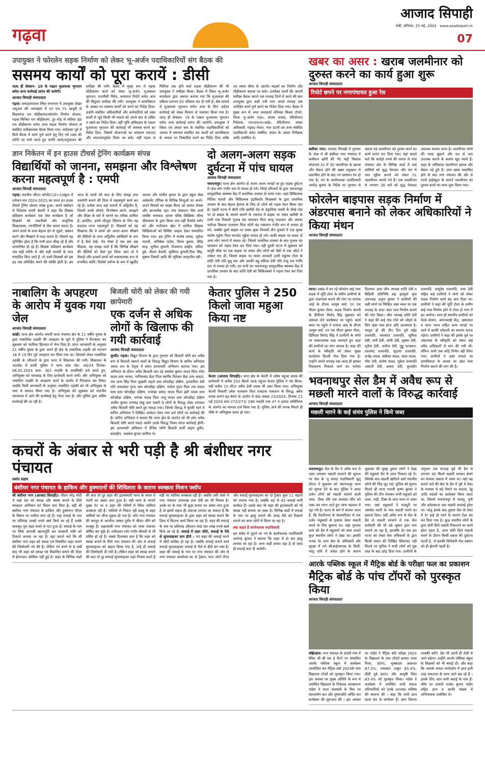गढ़वा
आजाद सिपाही
रांची, शनिवार, 25 मई, 2024 www.azadsipahi.in
07
उपायुक्त ने फोरलेन सड़क निर्माण को लेकर भू-अर्जन पदाधिकारियों संग बैठक की
ससमय कार्यों को पूरा करायें : डीसी
जल्द ही सेक्शन- 19 के पश्चात मुआवजा भुगतान समेत अन्य कार्रवाई प्रारंभ की जायेगी।
आजाद सिपाही संवाददाता
गढ़वा। समाहरणालय स्थित सभागार में उपायुक्त शेखर जमुआर की अध्यक्षता में एन एच 75 खजुरी से विढ़मगंज पथ चौड़ीकरण/फोरलेन निर्माण योजना, गढ़वा-चिनिया पथ चौड़ीकरण, हूर मोड़ से मलिया डंडा पथ चौड़ीकरण समेत अन्य सड़क निर्माण योजना से संबंधित समीक्षात्मक बैठक किया गया। सर्वप्रथम पूर्व में किये बैठक में कार्य पूर्ण करने हेतु दिए गये लक्ष्य की प्राप्ति पर चर्चा करते हुए प्रगति कार्य/अनुपालन की समीक्षा की गयी। बैठक में मुख्य रूप से सड़क चौड़ीकरण कार्य को लेकर भू-अर्जन, मुआवजा भुगतान, एलपीसी निर्गत, सत्यापन रिपोर्ट समेत अन्य की बिंदुवार समीक्षा की गयी। उपायुक्त ने प्राथमिकता के आधार पर ससमय कार्यों को करने का निर्देश दिया। उन्होंने संबंधित अधिकारियों और कर्मचारियों को उक्त कार्यों से जुड़े किसी भी मामले को अपने स्तर से लंबित न रखने का निर्देश दिया। वहीं भूमि अधिग्रहण के पश्चात मुआवजा भुगतान की कार्रवाई भी ससमय करने का निर्देश दिया, जिससे योजनाओं का संचालन सरलता और सफलतापूर्वक किया जा सके। वहीं गढ़वा से चिनियां तक होने वाले सड़क चौड़ीकरण की भी उपायुक्त ने समीक्षा किया। बैठक में जिला भू-अर्जन कार्यालय द्वारा अवगत कराया गया कि मुआवजा की प्रक्रिया लगभग 65 प्रतिशत कर दी गयी है। शेष मामले में मुआवजा भुगतान समेत अन्य के लिए अग्रेतर कार्रवाई को लेकर विभाग से पत्राचार किया गया है। जल्द ही सेक्शन- 19 के पश्चात मुआवजा भुगतान समेत अन्य कार्रवाई प्रारंभ की जायेगी। उपायुक्त ने जिला एवं अंचल स्तर के संबंधित पदाधिकारियों को आपस में समन्वय स्थापित कर कार्यों को प्राथमिकता के आधार पर निष्पादित करने का निर्देश दिया ताकि तय समय सीमा के अंतर्गत सड़कों का निर्माण और चौड़ीकरण कराया जा सके। उपरोक्त कार्यों की अगली समीक्षा बैठक अगले एक सप्ताह दिनों में करने की बात उपायुक्त द्वारा कही गयी तथा अगले सप्ताह तक अपेक्षित कार्य पूर्ण करने का निदेश दिया गया। बैठक में मुख्य रूप से अपर समाहर्त्ता मतियस विजय टोप्पो, जिला भू-अर्जन पदा०, संजय प्रजाद, परियोजना निदेशक, एन०एच०ए०आई०, मेदिनीनगर, अंचल अधिकारी, गढ़वा/ मेराल, नगर उंटारी एवं अन्य संबंधित पदाधिकारी समेत संबंधित अंचल के अंचल निरीक्षक आदि उपस्थित थे।
ज्ञान निकेतन में इन हाउस टीचर्स ट्रेनिंग कार्यक्रम संपन्न
विद्यार्थियों को जानना, समझना और विश्लेषण करना महत्वपूर्ण है : एमपी
आजाद सिपाही संवाददाता
गढ़वा। स्थानीय जीएन कॉन्वेंट(10+2)स्कूल में वर्तमान सत्र 2024-2025 का प्रथम इन हाउस टीचर्स ट्रेनिंग प्रोग्राम संपन्न हुआ। अपने संबोधन में निदेशक एमपी केसरी ने कहा कि शिक्षक प्रशिक्षण कार्यक्रम एक ऐसा कार्यक्रम है जो शिक्षकों को तकनीकों और आधुनिक शिक्षाशास्त्र, रणनीतियों से लैस करता करता है। अपने छात्रों के साथ बेहतर ढंग से जुड़ने, प्रबंधन करने और सिखाने में मदद करता है। जिससे यह सुनिश्चित होता है कि सभी छात्र सीख रहे हैं और लाभान्वित हो रहे हैं। शिक्षक प्रशिक्षण कार्यक्रम जब सही तरीके से और सही सामग्री के साथ संचालित किए जाते हैं, तो उनमें शिक्षकों को इस हद तक प्रशिक्षित करने की शक्ति होती है। हम आज के छात्रों को कल के लिए समझ तथा उपयोगी बनाने की दिशा में महत्वपूर्ण कार्य कर रहे हैं। प्रत्येक छात्र कई मायनों में अद्वितीय है, जिसमें उनके सोचने, विश्लेषण करने, समझने और शिक्षा के बारे में जानने का तरीका शामिल है। इसलिए, हमारे मौजूदा सिस्टम के लिए यह बदलाव लाना महत्वपूर्ण है। शिक्षकों को यह सिखाना कि वे छात्रों को अलग-अलग सीखने की शैलियों के साथ अद्वितीय व्यक्तियों के रूप में है कैसे देखे, गेम चेंजर है एक बार जब शिक्षक, यह समझ जाते हैं कि विभिन्न सीखने की शैलियों को कैसे पूरा किया जाए तो वे सैकड़ों और हजारों छात्रों को सकारात्मक रूप से प्रभावित करेंगे। रिसोर्स पर्सन्स के रूप में खुर्शीद आलम और संजीव कुमार के द्वारा स्कूल बेस्ड असेसमेंट टॉपिक के विभिन्न विन्दुओं पर अपने-अपने विचारों का साझा किया जो अत्यंत रोचक और ज्ञानवर्धक रहा। मंच संचालन नीरा शर्मा जबकि धन्यवाद ज्ञापन वरिष्ठ शिक्षिका सीमा श्रीवास्तव के द्वारा किया गया वहीं रिसोर्स पर्सन को और मनोरंजन खेल में शामिल शिक्षक शिक्षिकाओं को विशिष्ट उपहार देकर सम्मानित किया गया। इस ट्रेनिंग में संतोष प्रसाद, मुकेश भारती, अभिषेक पांडेय, विनय कुमार, वीरेंद्र साह, सुनीता कुमारी, रिजवाना शाहीन, सरिता दुबे, नीलम केशरी, सुस्मिता कुमारी,रिया सिंह, सुषमा तिवारी आदि की भूमिका सराहनीय रही।
दो अलग-अलग सड़क दुर्घटना में पांच घायल
आजाद सिपाही संवाददाता
भवनाथपुर। थाना क्षेत्र अंतर्गत दो अलग अलग जगहों पर हुए सड़क दुर्घटना में पांच लोग गंभीर रूप से घायल हो गये। जिन्हें परिजनों के द्वारा भवनाथपुर सामुदायिक स्वास्थ्य केंद्र में प्राथमिक उपचार के लाया गया। जहां चिकित्सक नितिश भारती और चिकित्सक इंद्रकिशोर विश्वकर्मा के द्वारा प्राथमिक उपचार के बाद बेहतर ईलाज के लिए दो लोगों को गढ़वा रेफर किया गया है। पहली घटना में बीती रात्रि खरौंधी रोड के ढेकुलिया मकरी के तीखे मोड पर दो बाइक के आमने सामने के टकराव में बाइक पर सवार खरौंधी के राजी गांव निवासी गुलाब चंद पासवान पिता सरयू पासवान और उसका भतीजा विकास पासवान पिता मोती चंद पासवान गंभीर रूप से घायल हो गये, जबकि दूसरे बाइक पर सवार बुका निवासी तीन युवकों में एक युवक संतोष भुईया पिता मानदेव भुईया घायल हो गये। बाकी बाइक पर सवार दो अन्य लोग भागने में सफल रहे। जिसमे प्राथमिक उपचार के बाद गुलाब चंद पासवान को गढ़वा रेफर कर दिया गया। वहीं दूसरी घटना में शुक्रवार को कपूरी चौक पर एक बाइक पर सवार तीन लोगों को पीछे से एक ऑटो ने टक्कर मार दी। जिसमे बाइक पर सवार अरसली उतरी महुंराव टोला के शांति देवी पति बुधु राम और उसकी बहू प्रमिला देवी पति राजू राम गंभीर रूप से घायल हो गयी। उन सभी का भवनाथपुर सामुदायिक स्वास्थ्य केंद्र में प्राथमिक उपचार के बाद शांति देवी को चिकित्सको ने गढ़वा रेफर कर दिया गया है।
नाबालिग के अपहरण के आरोप में युवक गया जेल
आजाद सिपाही संवाददाता
कांडी। थाना क्षेत्र अंतर्गत लमारी कला पंचायत क्षेत्र के 21 वर्षीय युवक के द्वारा नाबालिक लड़की की अपहरण के जुर्म में पुलिस ने गिरफ्तार कर शुक्रवार को न्यायिक हिरासत में भेज दिया है। प्राप्त जानकारी के अनुसार 21 वर्षीय युवक के द्वारा अपने ही क्षेत्र के नाबालिक लड़की को लगभग 18 से 19 दिन पूर्व अपहरण कर लिया गया था। जिसको लेकर नाबालिक लड़की के परिजनों के द्वारा थाना में शिकायत की गयी। शिकायत के आलोक में कांडी पुलिस ने थाना कांड सं0- 40/24 दिनांक- 06.05.2024 धारा- 363 भादवि के प्राथमिकी दर्ज करते हुए, अभियुक्त को धरपकड़ के लिए छापेमारी करने लगी। और अभियुक्त को नाबालिग लड़की के अपहरण करने के आरोप में गिरफ्तार कर लिया। जबकि मिली जानकारी के अनुसार नाबालिग लड़की को भी अभियुक्त के पास से बरामद किया गया है। अभियुक्त को शुक्रवार को माननीय न्यायालय में आगे की कार्यवाई हेतु भेजा गया है। और पुलिस द्वारा अग्रिम कार्यवाई की जा रही है।
बिजली चोरी को लेकर की गयी छापेमारी
एक दर्जन से अधिक लोगों के खिलाफ की गयी कार्रवाई
आजाद सिपाही संवाददाता
धुरकी/ गढ़वा। विद्युत विभाग के द्वारा गुरुवार को बिजली चोरी कर अवैध रूप से बिजली जलाने वालों के विरुद्ध विद्युत विभाग के कनिय अभियंता अमल राय के नेतृत्व में संघन छापामारी अभियान चलाया गया। इस अभियान के दौरान अवैध बिजली जल रहे अवधेश कुमार यादव पिता नरेश यादव ग्राम सगमा, मानिकचंद बैठा पिता स्वर्गीय निरंजन बैठा ग्राम शारदा, राम जन्म सिंह पिता सुखारी महतो ग्राम सोनडीहा दक्षिण, इतवारिया देवी पति उमाशंकर गुप्ता ग्राम सोनडीहा दक्षिण, मनोज गुप्ता पिता राम प्रसाद साव ग्राम सोनडीहा दक्षिण, राजेश्वर प्रसाद यादव पिता झरी यादव ग्राम सोनडीहा दक्षिण, धनेश्वर यादव पिता नाथू यादव ग्राम सोनडीहा दक्षिण अजीत कुमार रामचंद्र साहू ग्राम मकरी 9 लोगों के विरुद्ध टोका लगाकर अवैध बिजली चोरी करते हुए पकड़ा गया। जिनके विरुद्ध में धुरकी थाने में कनिय अभियंता ने लिखित आवेदन देकर नाम दर्ज लोगों पर कार्रवाई की है। कनिए अभियंता ने बताया कि थाना क्षेत्र के अंतर्गत जो भी लोग अवैध बिजली चोरी करते पकड़े जायेंगे उनके विरुद्ध नियम संगत कार्रवाई होगी। इस छापामारी अभियान में दैनिक भोगी बिजली कर्मी सद्दाम हुसैन, बदरुद्दीन, अवधेश कुमार शामिल थे।
केतार पुलिस ने 250 किलो जावा महुआ किया नष्ट
केतार (आजाद सिपाही)। थाना क्षेत्र के केतरी में अवैध महुआ शराब की छापेमारी में करीब 250 किलो जावा महुआ केतार पुलिस ने नष्ट किया।वहीं करीब 15 लीटर अवैध देशी शराब भी जब्त किया गया। अभियुक्त केतरी निवासी उमेश पासवान पिता रामदास पासवान के विरुद्ध अवैध शराब बनाने वह बेचने के आरोप में कांड संख्या 23/2024, दिनांक 23 मई 2024 धारा 272/273/ 290 भादवि तथा 47 ए उत्पाद अधिनियम के अंतर्गत का मामला दर्ज किया गया है। पुलिस आने की भनक मिलते ही मौके से अभियुक्त फरार हो गया।
कचरों के अंबार से भरी पड़ी है श्री बंशीधर नगर पंचायत
प्रशांत सहाय
बंशीधर नगर पंचायत के हाकिम और हुक्मरानों की शिथिलता के कारण स्वच्छता मिशन फ्लॉप
श्री बंशीधर नगर (आजाद सिपाही)। पीएम नरेंद्र मोदी ने जहां देश को स्वच्छ और स्वस्थ बनाने के लिये स्वच्छता अभियान को मिशन बना दिया है। वहीं श्री बंशीधर नगर पंचायत के हाकिम और हुक्मरान पीएम के मिशन पर पलीता लगा रहे हैं। यहां सफाई के नाम पर प्रतिमाह लाखों रुपये खर्च किये जा रहे हैं उसके बावजूद पूरा शहर कचरे से पटा हुआ है। सफाई के नाम पर सिर्फ कागजी खानापूर्ति कर सरकारी राशि को ठिकाने लगाया जा रहा है। यहां बताते चलें कि श्री बंशीधर नगर शहर को स्वच्छ एवं विकसित शहर बनाने की जिम्मेवारी नपं की है। लेकिन नपं बनने के 8 वर्षों बाद भी शहर को स्वच्छ एवं विकसित बनाने की दिशा में ईमानदार कोशिश नहीं हुई है। शहर के विभिन्न वार्डों की बात तो दूर शहर की हृदयस्थली थाना के बगल में गंदगी का अंबार लगा हुआ है। वहीं थाना के सामने मुख्य गेट पर व शहर की गलियों में स्थित नालियां बजबजा रही हैं। नालियों से निकल रही बदबू से शहर वासियों का जीना मुहाल हो गया है। लोग नगर पंचायत की करतूत से आजीज आकर दुर्गंध में जीवन जीने को मजबूर हैं। शहरवासी नगर पंचायत को नरक पंचायत घोषित कर चुके हैं। नतीजतन लोग गंभीर बीमारी से भी ग्रसित हो रहे हैं। सबसे दिलचस्प बात है कि शहर को स्वच्छ बनाने के लिये नगर पंचायत की ओर से सफाई सुपरवाइजर को बहाल किया गया है, उन्हें ही सफाई की जिम्मेवारी दी गयी है। लेकिन शहर को स्वच्छ बनाने की बात तो दूर सफाई सुपरवाइजर जहां निवास करते हैं वहीं पर नालियां बजबजा रही हैं। जबकि उसी रास्ते में नगर पंचायत उपाध्यक्ष लता देवी का भी निवास है। उनके घर के पास भी कूड़ा कचरा का अंबार लगा हुआ है तो इससे सहज ही अंदाजा लगाया जा सकता है कि सफाई सुपरवाइजर के द्वारा शहर को स्वच्छ बनाने कि दिशा में कितना कार्य किया जा रहा है। शहर की सफाई के नाम पर प्रतिमाह औसतन साढ़े चार लाख रुपये खर्च किये जा रहे हैं। सफाई में शहर जीरो, सफाई के पैसे से सुपरवाइजर बना हीरो : नपं शहर की सफाई करने में जीरो साबित हो रहा है। जबकि सफाई कराने वाले सफाई सुपरवाइजर सफाई के पैसे से हीरो बन गया है। शहर की सफाई के नाम पर नगर पंचायत की ओर से नगर पंचायत कार्यालय का दो ट्रैक्टर, सात ऑटो टीपर और सफाई सुपरवाइजर का दो ट्रैक्टर कुल 11 वाहनों को लगाया गया है। जबकि 40 से 45 सफाई कर्मी कार्यरत हैं। उसके बाद भी शहर की हृदयस्थली को भी स्वच्छ नहीं बनाया जा सका है। विभिन्न वार्डों में सफाई के नाम पर झाड़ू लगाने की जगह पैसे को ठिकाने लगाने का काम जोरों से किया जा रहा है।
क्या कहते हैं कार्यपालक पदाधिकारी
इस संबंध में पूछने पर नपं के कार्यपालक पदाधिकारी अमरेन्द्र कुमार ने बताया कि शहर में दो बार झाड़ू लगाया जा रहा है। अगर कहीं कचरा पड़ा है तो जल्द ही सफाई करा दी जायेगी।
खबर का असर : खराब जलमीनार को दुरुस्त करने का कार्य हुआ शुरू
आजाद सिपाही संवाददाता
रिपोर्ट छपने पर नगरपंचायत हुआ रेस
बंशीधर नगर। आजाद सिपाही में गुरुवार के अंक में श्री बंशीधर नगर पंचायत में कमीशन खोरी की भेंट चढ़ी विकास योजनाएं 51 में 30 जलमीनार के खराब और बेकार होने की खबर प्रमुखता से प्रकाशित होने के बाद नपं प्रशासन रेस हो गया है। नपं के कार्यपालक पदाधिकारी अमरेंद्र कुमार के निर्देश पर गुरुवार से खराब पड़े जलमीनार को दुरुस्त करने का कार्य प्रारंभ कर दिया गया। यहां बताते चलें कि करोड़ो रुपये की लागत से नगर पंचायत क्षेत्र के विभिन्न वार्डो में वार्ड वासियों को शुद्ध पेयजल और नल से जल मुहैया कराने को लेकर 51 जलमीनार लगाये गये हैं। एक जलमीनार से लगभग 30 घरों को शुद्ध पेयजल उपलब्ध कराया जाना है। जलमीनार लोगों की प्यास बुझाने और नल से जल उपलब्ध कराने के बजाय खुद प्यासे हैं। शहर के अधिकांश जलमीनार खराब और बेकार पड़े हुये हैं। उधर खबर प्रकाशित होने के बाद नगर पंचायत की ओर से गर्ल्स हाईस्कूल के सामने जलमीनार को दुरुस्त करने का काम शुरू किया गया।
फोरलेन बाइपास सड़क निर्माण में अंडरपास बनाने को लेकर अधिकारियों ने किया मंथन
आजाद सिपाही संवाददाता
रमना। प्रखंड में बन रहे फोरलेन बाई पास सड़क में मूर्ति टोला के समीप ग्रामीणों के द्वारा अंडरपास बनाने की मांग पर एनएच आई के डीएम आयुष वर्मा, एन एच पीएम कुमार गौरव, सड़क निर्माण कंपनी के डीपीएम विनोद सिंह शुक्रवार को जायजा लेने कार्यस्थल पर पहुंचे। कार्य स्थल पर पहुंचे ने एनएच आइ के डीएम आयुष वर्मा, एन एच पीएम कुमार गौरव, डिपिएम विनोद सिंह ने ग्रामीणों के मांगो पर सकारात्मक रुख अपनाते हुए कहा की ग्रामीणों का मांग जायज है। कहा की कार्य के स्वीकृति को लेकर मुख्य कार्यालय दिल्ली भेज दिया गया है। उन्होंने अगले सप्ताह तक जल्द ही इसका निराकरण निकाले जाने का भरोसा दिलाया। इधर जीप अध्यक्ष शांति देवी व बिड़िसी प्रतिनिधि सह झामुमो युवा उपाध्यक्ष अनुज कुमार ने ग्रामीणों की सही मांगो पर चिन्हित उक्त स्थल पर एक सप्ताह के अंदर अंडर पास निर्माण कराने की मांग किया। जीप अध्यक्ष शांति देवी ने कहा की कई गांव टोले को जोड़ने के लिए अंडर पास होना अति आवश्यक है। मालूम हो की तीन दिन पूर्व महेंद्र प्रजापति, रमाकांत प्रजापति, सुमित्रा देवी, रानी देवी, सोनी देवी, सुषमा देवी, सुनैना देवी, अनीता देवी, गुड्डू पासवान, लालचंद प्रजापति, सुदामा प्रजापति, राजेंद्र यादव, बंशीधर यादव, चंदन यादव, मीरा देवी, संतोष यादव, मुकेश प्रजापति अकली देवी, बसवा देवी, कुलदीप प्रजापति, वासुदेव प्रजापति, प्रभा देवी सहित कई ग्रामीणों ने मांगो को लेकर सड़क निर्माण कार्य बंद करा दिया था। ग्रामीणों ने कहा की मूर्ति टोला के समीप बाई पास निर्माण होने से टोला दो भाग में बट जायेगा। साथ ही स्थानीय ग्रामीणों को रेलवे स्टेशन, आंगनबाड़ी केंद्र, अस्पताल व थाना भवन सहित अन्य जगहों पर जाने में काफी परेशानी का समाना करना पड़ेगा। ग्रामीणों ने कहा की इसके पूर्व पर अंडरपास के स्वीकृति को लेकर कई वरीय अधिकारी से मांग की गयी थी। लेकिन अभी तक कोई निर्णय नहीं लिया गया। ग्रामीणों ने उक्त मामले पर प्राथमिकता के आधार पर अंडर पास निर्माण कराने की मांग की है।
भवनाथपुर सेल डैम में अवैध रूप से मछली मारने वालों के विरुद्ध कार्रवाई
आजाद सिपाही संवाददाता
मछली मारने के कई संयंत्र पुलिस ने किये जब्त
भवनाथपुर। सेल के डैम में अवैध रूप से जाल लगाकर मछली मरवाने की सूचना पर सेल के भू संपदा पदाधिकारी बुलु दीगल ने शुक्रवार को भवनाथपुर थाना को सूचना देने के बाद पुलिस ने आधा दर्जन लोगों को मछली फांसने वाली जाल, टीब्ब और एक कमांडर जीप को जब्त कर थाना लाते हुए जांच पड़ताल में जुट गये है। घटना के बारे में बताया जाता है, कि मेदनीनगर के बेलवाटिकर से एक दर्जन मछुवारों के हवाला देकर मछली मारने के लिए बुलाया था। जहां गुरुवार शाम को डैम में मछुवारों को जाल लगाते कुछ स्थानीय लोगों ने देखा था। इसकी भनक देर शाम सेल के अधिकारी और सुरक्षा में लगे सीआईएसएफ के मिली, परंतु रात्रि में अंधेरा होने के कारण शुक्रवार की सुबह दुबारा लोगों ने देखा की मछुवारे डैम से जाल निकाल रहे थे। जिसके बाद मछली खरीदने वाले स्थानीय लोगों की भिड़ जुट गई। पुलिस को सूचना मिलते ही थाना प्रभारी कृष्ण कुमार ने पुलिस की टीम भेजकर सभी मछुवारे को जाल, गाड़ी, टिब्ब के साथ थाना ले आया गया। जहां मछुवारों ने मजदूरी पर अवधेश माली के पास मछली मारने का हवाला दिया। वहीं अवैध रूप से सेल के डैम से मछली मरवाने में एक सेल कर्मचारी की भी दबे जुबान द्वारा नाम सामने आ रहा है, हालांकि देर तक इस घटना को लेकर सेल अधिकारी के द्वारा किसी प्रकार की लिखित शिकायत नहीं मिलने पर पुलिस ने सभी लोगों को पूछ ताछ के बाद छोड़ दिया गया। ग्रामीणों के अनुसार एक सप्ताह पूर्व भी डैम से लगभग 40 किलो मछली मारकर बेचने का मामला प्रकाश में आया था। यहां यह बताते चलें की सेल के डैम में पूर्व में ठेका के माध्यम से बड़े पैमाने पर कतला, रेहू आदि मछली का कारोबार किया जाता था, जिसमे भवनाथपुर से पलामू, यूपी और कोलकाता तक मछली सप्लाई होता था। परंतु इसके बाद दुबारा सेल के ठेका में रेट हाई हो जाने के कारण टेंडर बंद कर दिया गया है। कुछ स्थानीय लोगों के द्वारा चोरी छिपे मछली निकालने का कार्य होता रहता है, अगर चोरी छिपे मछली मारने के दौरान किसी प्रकार की दुर्घटना घटती है, तो इसकी जिमेवारी सेल प्रबंधन को ही झेलनी पड़ती है।
आरके पब्लिक स्कूल में मैट्रिक बोर्ड के परीक्षा फल का प्रकाशन
मैट्रिक बोर्ड के पांच टॉपरों को पुरस्कृत किया
आजाद सिपाही संवाददाता
मझिआंव। नगर पंचायत के ऊंचरी गांव में स्थित सी बी एस ई पैटर्न पर संचालित आरके पब्लिक स्कूल में कार्यक्रम आयोजित कर मैट्रिक बोर्ड 2024के पांच विद्यालय टॉपरों को पुरस्कृत किया गया। इस अवसर पर मुख्य अतिथि के रूप में उपस्थित विद्यालय के निदेशक अलखनाथ पांडेय ने माता सरस्वती के चित्र पर माल्यार्पण कर और पुष्पांजलि अर्पित कर कार्यक्रम की शुरुआत की । इस अवसर पर पांडेय ने मैट्रिक बोर्ड परीक्षा 2024 के विद्यालय के पांच टॉपरों क्रमशः नव्या मिश्रा, 89%, मुक्कदस अकमल 87.2%, रमाकांत ठाकुर 85.4%, प्रीती दुबे 84% और आयुषी प्रिया 83.4% को पुरस्कृत किया। पांडेय ने कार्यक्रम में उपस्थित सभी सफल प्रतिभागियों को उनके उज्ज्वल भविष्य की कामना की । कहा कि सभी छात्र छात्रा देश के कर्णधार हैं। आप जितना तरक्की करेंगे, देश भी उतनी ही तेजी से आगे बढ़ेगा। उन्होंने आरके पब्लिक स्कूल के शिक्षकों को भी बधाई दी। और कहा कि आपके सफल मार्गदर्शन में छात्र इसी तरह सफलता के साथ आगे बढ़ रहे हैं । इसके लिए आप सभी बधाई के पात्र हैं। मौके पर प्राचार्य राजेश कुमार पांडेय सहित छात्र व काफी संख्या में अभिभावक उपस्थित थे।